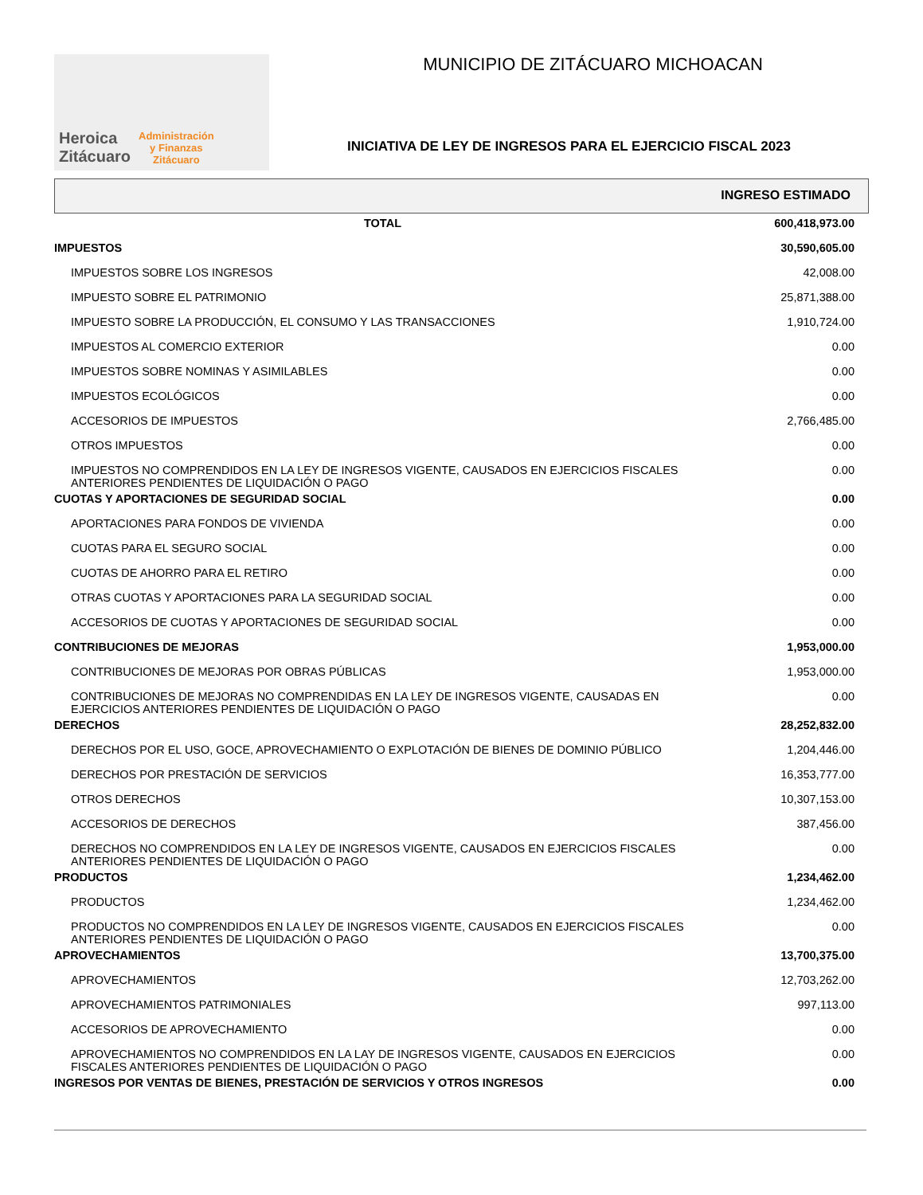Heroica
Zitácuaro
Administración
y Finanzas
Zitácuaro
MUNICIPIO DE ZITÁCUARO MICHOACAN
INICIATIVA DE LEY DE INGRESOS PARA EL EJERCICIO FISCAL 2023
INGRESO ESTIMADO
| TOTAL | 600,418,973.00 |
| IMPUESTOS | 30,590,605.00 |
| IMPUESTOS SOBRE LOS INGRESOS | 42,008.00 |
| IMPUESTO SOBRE EL PATRIMONIO | 25,871,388.00 |
| IMPUESTO SOBRE LA PRODUCCIÓN, EL CONSUMO Y LAS TRANSACCIONES | 1,910,724.00 |
| IMPUESTOS AL COMERCIO EXTERIOR | 0.00 |
| IMPUESTOS SOBRE NOMINAS Y ASIMILABLES | 0.00 |
| IMPUESTOS ECOLÓGICOS | 0.00 |
| ACCESORIOS DE IMPUESTOS | 2,766,485.00 |
| OTROS IMPUESTOS | 0.00 |
| IMPUESTOS NO COMPRENDIDOS EN LA LEY DE INGRESOS VIGENTE, CAUSADOS EN EJERCICIOS FISCALES ANTERIORES PENDIENTES DE LIQUIDACIÓN O PAGO | 0.00 |
| CUOTAS Y APORTACIONES DE SEGURIDAD SOCIAL | 0.00 |
| APORTACIONES PARA FONDOS DE VIVIENDA | 0.00 |
| CUOTAS PARA EL SEGURO SOCIAL | 0.00 |
| CUOTAS DE AHORRO PARA EL RETIRO | 0.00 |
| OTRAS CUOTAS Y APORTACIONES PARA LA SEGURIDAD SOCIAL | 0.00 |
| ACCESORIOS DE CUOTAS Y APORTACIONES DE SEGURIDAD SOCIAL | 0.00 |
| CONTRIBUCIONES DE MEJORAS | 1,953,000.00 |
| CONTRIBUCIONES DE MEJORAS POR OBRAS PÚBLICAS | 1,953,000.00 |
| CONTRIBUCIONES DE MEJORAS NO COMPRENDIDAS EN LA LEY DE INGRESOS VIGENTE, CAUSADAS EN EJERCICIOS ANTERIORES PENDIENTES DE LIQUIDACIÓN O PAGO | 0.00 |
| DERECHOS | 28,252,832.00 |
| DERECHOS POR EL USO, GOCE, APROVECHAMIENTO O EXPLOTACIÓN DE BIENES DE DOMINIO PÚBLICO | 1,204,446.00 |
| DERECHOS POR PRESTACIÓN DE SERVICIOS | 16,353,777.00 |
| OTROS DERECHOS | 10,307,153.00 |
| ACCESORIOS DE DERECHOS | 387,456.00 |
| DERECHOS NO COMPRENDIDOS EN LA LEY DE INGRESOS VIGENTE, CAUSADOS EN EJERCICIOS FISCALES ANTERIORES PENDIENTES DE LIQUIDACIÓN O PAGO | 0.00 |
| PRODUCTOS | 1,234,462.00 |
| PRODUCTOS | 1,234,462.00 |
| PRODUCTOS NO COMPRENDIDOS EN LA LEY DE INGRESOS VIGENTE, CAUSADOS EN EJERCICIOS FISCALES ANTERIORES PENDIENTES DE LIQUIDACIÓN O PAGO | 0.00 |
| APROVECHAMIENTOS | 13,700,375.00 |
| APROVECHAMIENTOS | 12,703,262.00 |
| APROVECHAMIENTOS PATRIMONIALES | 997,113.00 |
| ACCESORIOS DE APROVECHAMIENTO | 0.00 |
| APROVECHAMIENTOS NO COMPRENDIDOS EN LA LAY DE INGRESOS VIGENTE, CAUSADOS EN EJERCICIOS FISCALES ANTERIORES PENDIENTES DE LIQUIDACIÓN O PAGO | 0.00 |
| INGRESOS POR VENTAS DE BIENES, PRESTACIÓN DE SERVICIOS Y OTROS INGRESOS | 0.00 |